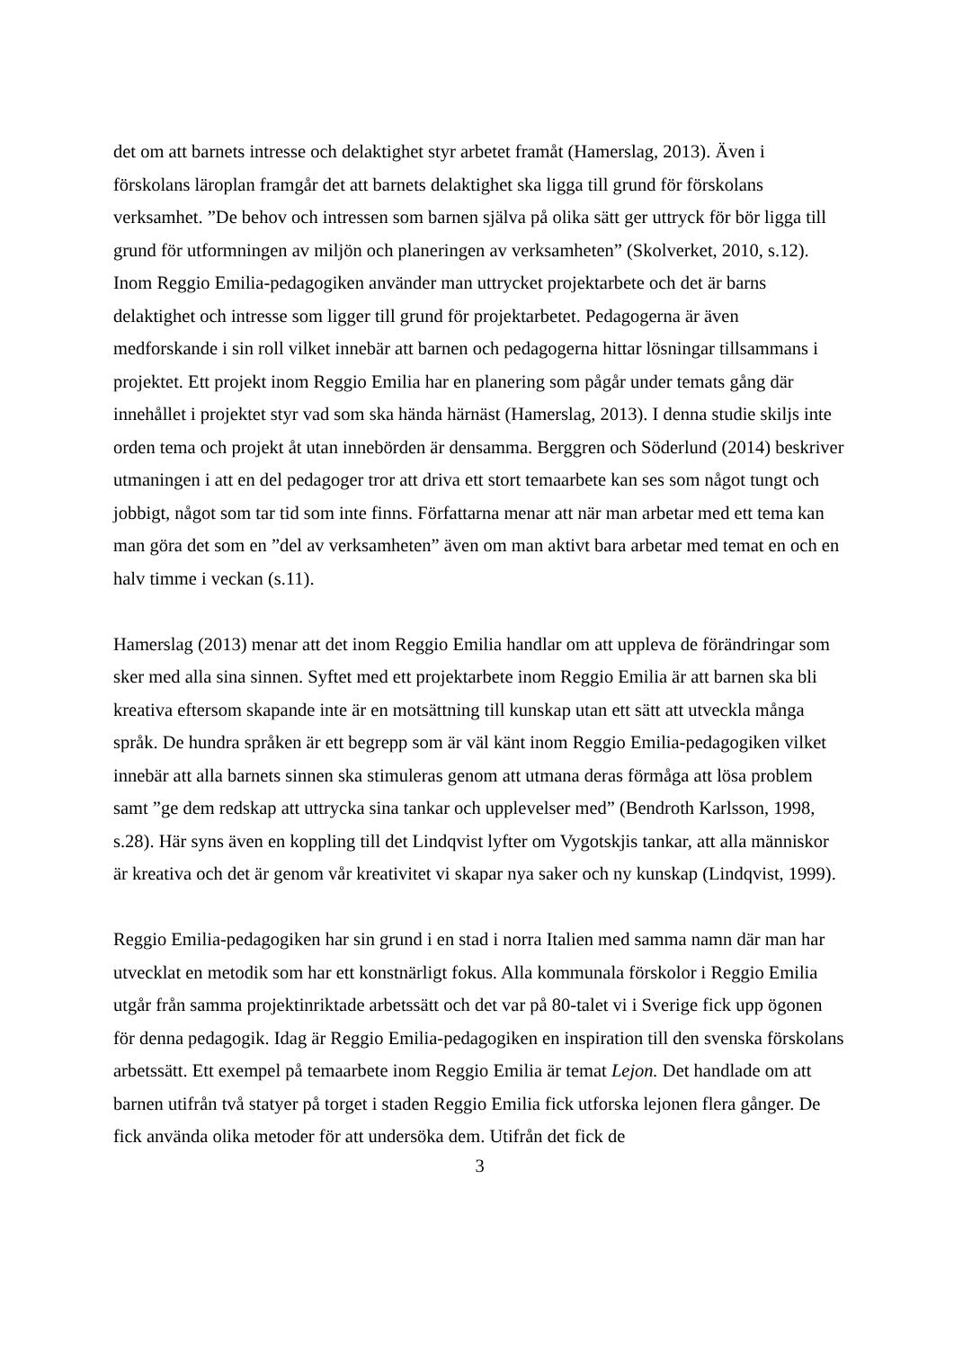det om att barnets intresse och delaktighet styr arbetet framåt (Hamerslag, 2013). Även i förskolans läroplan framgår det att barnets delaktighet ska ligga till grund för förskolans verksamhet. ”De behov och intressen som barnen själva på olika sätt ger uttryck för bör ligga till grund för utformningen av miljön och planeringen av verksamheten” (Skolverket, 2010, s.12). Inom Reggio Emilia-pedagogiken använder man uttrycket projektarbete och det är barns delaktighet och intresse som ligger till grund för projektarbetet. Pedagogerna är även medforskande i sin roll vilket innebär att barnen och pedagogerna hittar lösningar tillsammans i projektet. Ett projekt inom Reggio Emilia har en planering som pågår under temats gång där innehållet i projektet styr vad som ska hända härnäst (Hamerslag, 2013). I denna studie skiljs inte orden tema och projekt åt utan innebörden är densamma. Berggren och Söderlund (2014) beskriver utmaningen i att en del pedagoger tror att driva ett stort temaarbete kan ses som något tungt och jobbigt, något som tar tid som inte finns. Författarna menar att när man arbetar med ett tema kan man göra det som en ”del av verksamheten” även om man aktivt bara arbetar med temat en och en halv timme i veckan (s.11).
Hamerslag (2013) menar att det inom Reggio Emilia handlar om att uppleva de förändringar som sker med alla sina sinnen. Syftet med ett projektarbete inom Reggio Emilia är att barnen ska bli kreativa eftersom skapande inte är en motsättning till kunskap utan ett sätt att utveckla många språk. De hundra språken är ett begrepp som är väl känt inom Reggio Emilia-pedagogiken vilket innebär att alla barnets sinnen ska stimuleras genom att utmana deras förmåga att lösa problem samt ”ge dem redskap att uttrycka sina tankar och upplevelser med” (Bendroth Karlsson, 1998, s.28). Här syns även en koppling till det Lindqvist lyfter om Vygotskjis tankar, att alla människor är kreativa och det är genom vår kreativitet vi skapar nya saker och ny kunskap (Lindqvist, 1999).
Reggio Emilia-pedagogiken har sin grund i en stad i norra Italien med samma namn där man har utvecklat en metodik som har ett konstnärligt fokus. Alla kommunala förskolor i Reggio Emilia utgår från samma projektinriktade arbetssätt och det var på 80-talet vi i Sverige fick upp ögonen för denna pedagogik. Idag är Reggio Emilia-pedagogiken en inspiration till den svenska förskolans arbetssätt. Ett exempel på temaarbete inom Reggio Emilia är temat Lejon. Det handlade om att barnen utifrån två statyer på torget i staden Reggio Emilia fick utforska lejonen flera gånger. De fick använda olika metoder för att undersöka dem. Utifrån det fick de
3